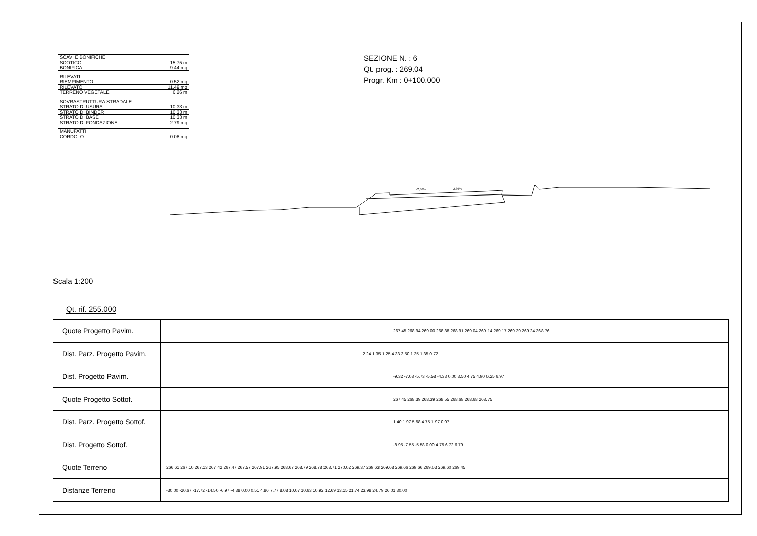| SCAVI E BONIFICHE | |
| SCOTICO | 15.75 m |
| BONIFICA | 9.44 mq |
| RILEVATI | |
| RIEMPIMENTO | 0.52 mq |
| RILEVATO | 11.49 mq |
| TERRENO VEGETALE | 6.26 m |
| SOVRASTRUTTURA STRADALE | |
| STRATO DI USURA | 10.33 m |
| STRATO DI BINDER | 10.33 m |
| STRATO DI BASE | 10.33 m |
| STRATO DI FONDAZIONE | 2.79 mq |
| MANUFATTI | |
| CORDOLO | 0.08 mq |
SEZIONE N. : 6
Qt. prog. : 269.04
Progr. Km : 0+100.000
-2,86% 2,86%
Scala 1:200
Qt. rif. 255.000
| Quote Progetto Pavim. | 267.45 268.94 269.00 268.88 268.91 269.04 269.14 269.17 269.29 269.24 268.76 |
| Dist. Parz. Progetto Pavim. | 2.24 1.35 1.25 4.33 3.50 1.25 1.35 0.72 |
| Dist. Progetto Pavim. | -9.32 -7.08 -5.73 -5.58 -4.33 0.00 3.50 4.75 4.90 6.25 6.97 |
| Quote Progetto Sottof. | 267.45 268.39 268.39 268.55 268.68 268.68 268.75 |
| Dist. Parz. Progetto Sottof. | 1.40 1.97 5.58 4.75 1.97 0.07 |
| Dist. Progetto Sottof. | -8.95 -7.55 -5.58 0.00 4.75 6.72 6.79 |
| Quote Terreno | 266.61 267.10 267.13 267.42 267.47 267.57 267.91 267.95 268.67 268.79 268.78 268.71 270.02 269.37 269.63 269.68 269.66 269.66 269.63 269.60 269.45 |
| Distanze Terreno | -30.00 -20.67 -17.72 -14.50 -6.97 -4.38 0.00 0.51 4.86 7.77 8.08 10.07 10.63 10.92 12.69 13.15 21.74 23.98 24.79 26.01 30.00 |